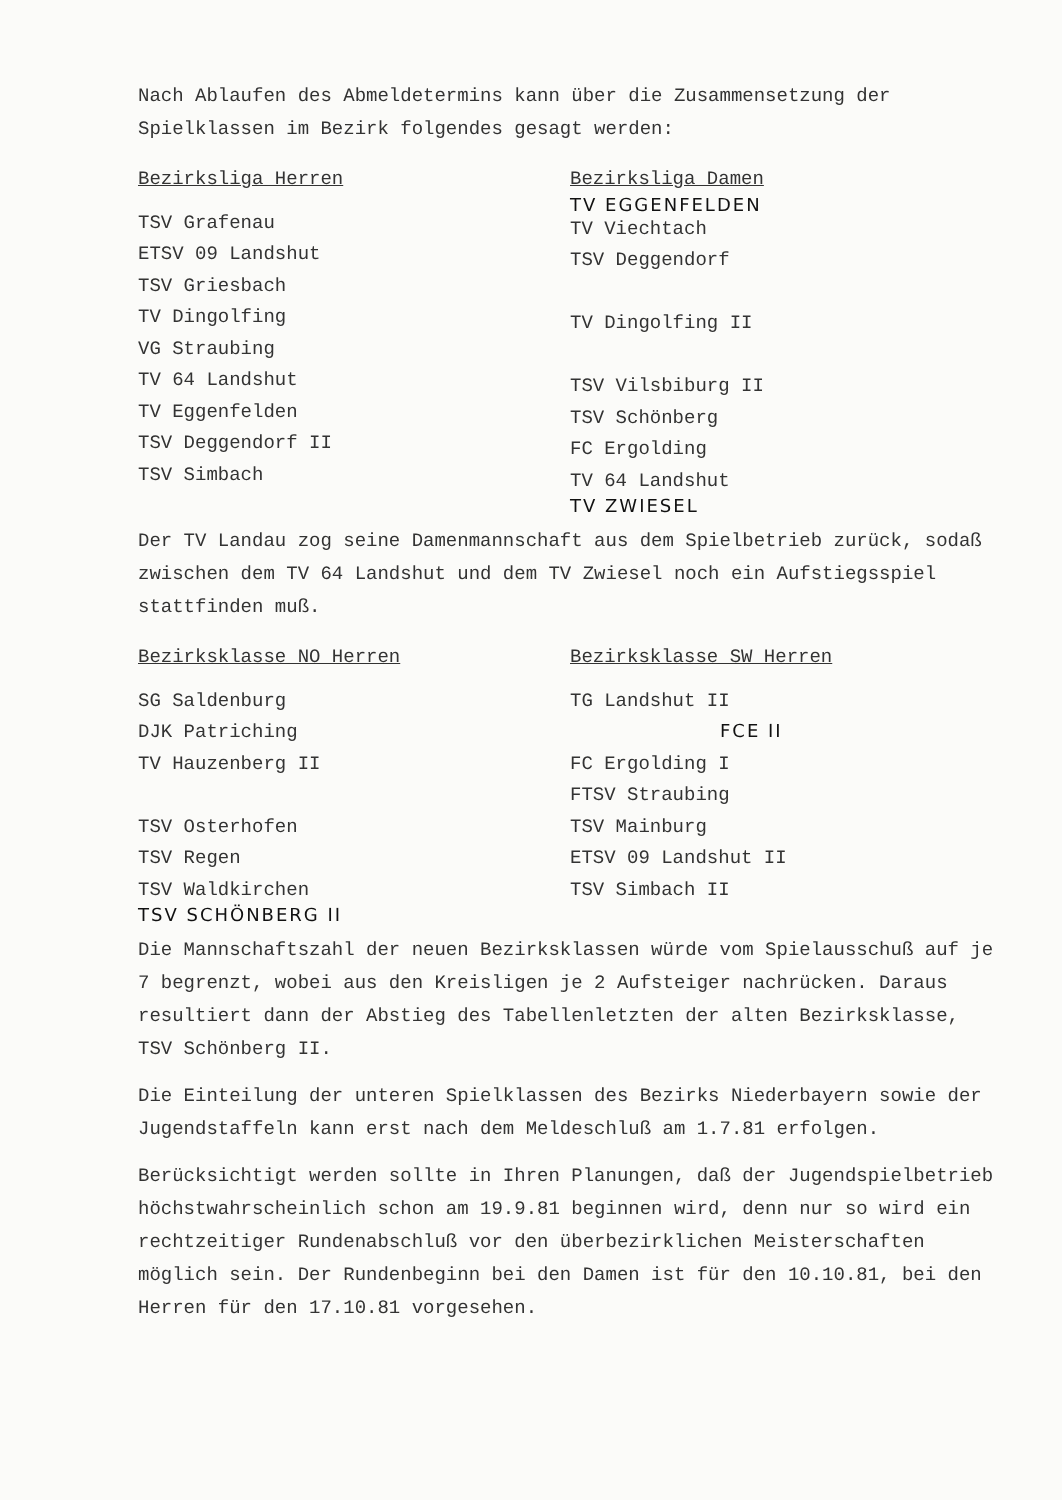Nach Ablaufen des Abmeldetermins kann über die Zusammensetzung der Spielklassen im Bezirk folgendes gesagt werden:
Bezirksliga Herren
TSV Grafenau
ETSV 09 Landshut
TSV Griesbach
TV Dingolfing
VG Straubing
TV 64 Landshut
TV Eggenfelden
TSV Deggendorf II
TSV Simbach
Bezirksliga Damen
TV EGGENFELDEN
TV Viechtach
TSV Deggendorf
TV Dingolfing II
TSV Vilsbiburg II
TSV Schönberg
FC Ergolding
TV 64 Landshut
TV ZWIESEL
Der TV Landau zog seine Damenmannschaft aus dem Spielbetrieb zurück, sodaß zwischen dem TV 64 Landshut und dem TV Zwiesel noch ein Aufstiegsspiel stattfinden muß.
Bezirksklasse NO Herren
SG Saldenburg
DJK Patriching
TV Hauzenberg II
TSV Osterhofen
TSV Regen
TSV Waldkirchen
TSV SCHÖNBERG II
Bezirksklasse SW Herren
TG Landshut II
FCE II
FC Ergolding I
FTSV Straubing
TSV Mainburg
ETSV 09 Landshut II
TSV Simbach II
Die Mannschaftszahl der neuen Bezirksklassen würde vom Spielausschuß auf je 7 begrenzt, wobei aus den Kreisligen je 2 Aufsteiger nachrücken. Daraus resultiert dann der Abstieg des Tabellenletzten der alten Bezirksklasse, TSV Schönberg II.
Die Einteilung der unteren Spielklassen des Bezirks Niederbayern sowie der Jugendstaffeln kann erst nach dem Meldeschluß am 1.7.81 erfolgen.
Berücksichtigt werden sollte in Ihren Planungen, daß der Jugendspielbetrieb höchstwahrscheinlich schon am 19.9.81 beginnen wird, denn nur so wird ein rechtzeitiger Rundenabschluß vor den überbezirklichen Meisterschaften möglich sein. Der Rundenbeginn bei den Damen ist für den 10.10.81, bei den Herren für den 17.10.81 vorgesehen.